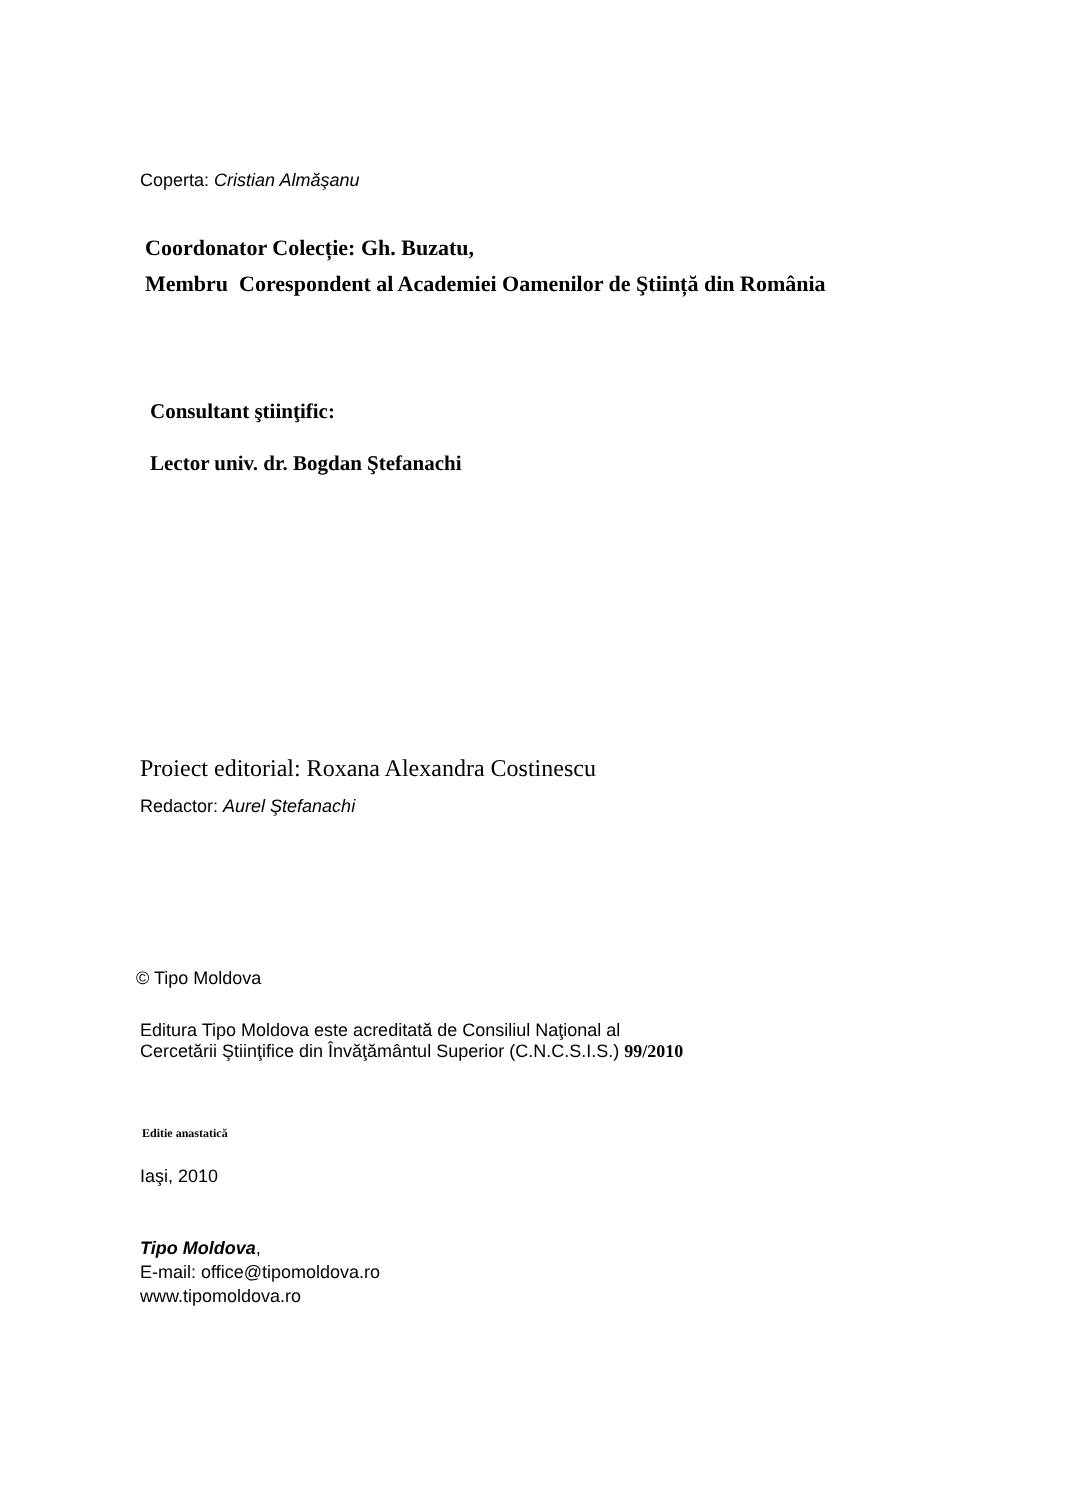Coperta: Cristian Almăşanu
Coordonator Colecție: Gh. Buzatu,
Membru Corespondent al Academiei Oamenilor de Ştiință din România
Consultant ştiinţific:
Lector univ. dr. Bogdan Ştefanachi
Proiect editorial: Roxana Alexandra Costinescu
Redactor: Aurel Ştefanachi
© Tipo Moldova
Editura Tipo Moldova este acreditată de Consiliul Naţional al
Cercetării Ştiinţifice din Învăţământul Superior (C.N.C.S.I.S.) 99/2010
Editie anastatică
Iaşi, 2010
Tipo Moldova,
E-mail: office@tipomoldova.ro
www.tipomoldova.ro